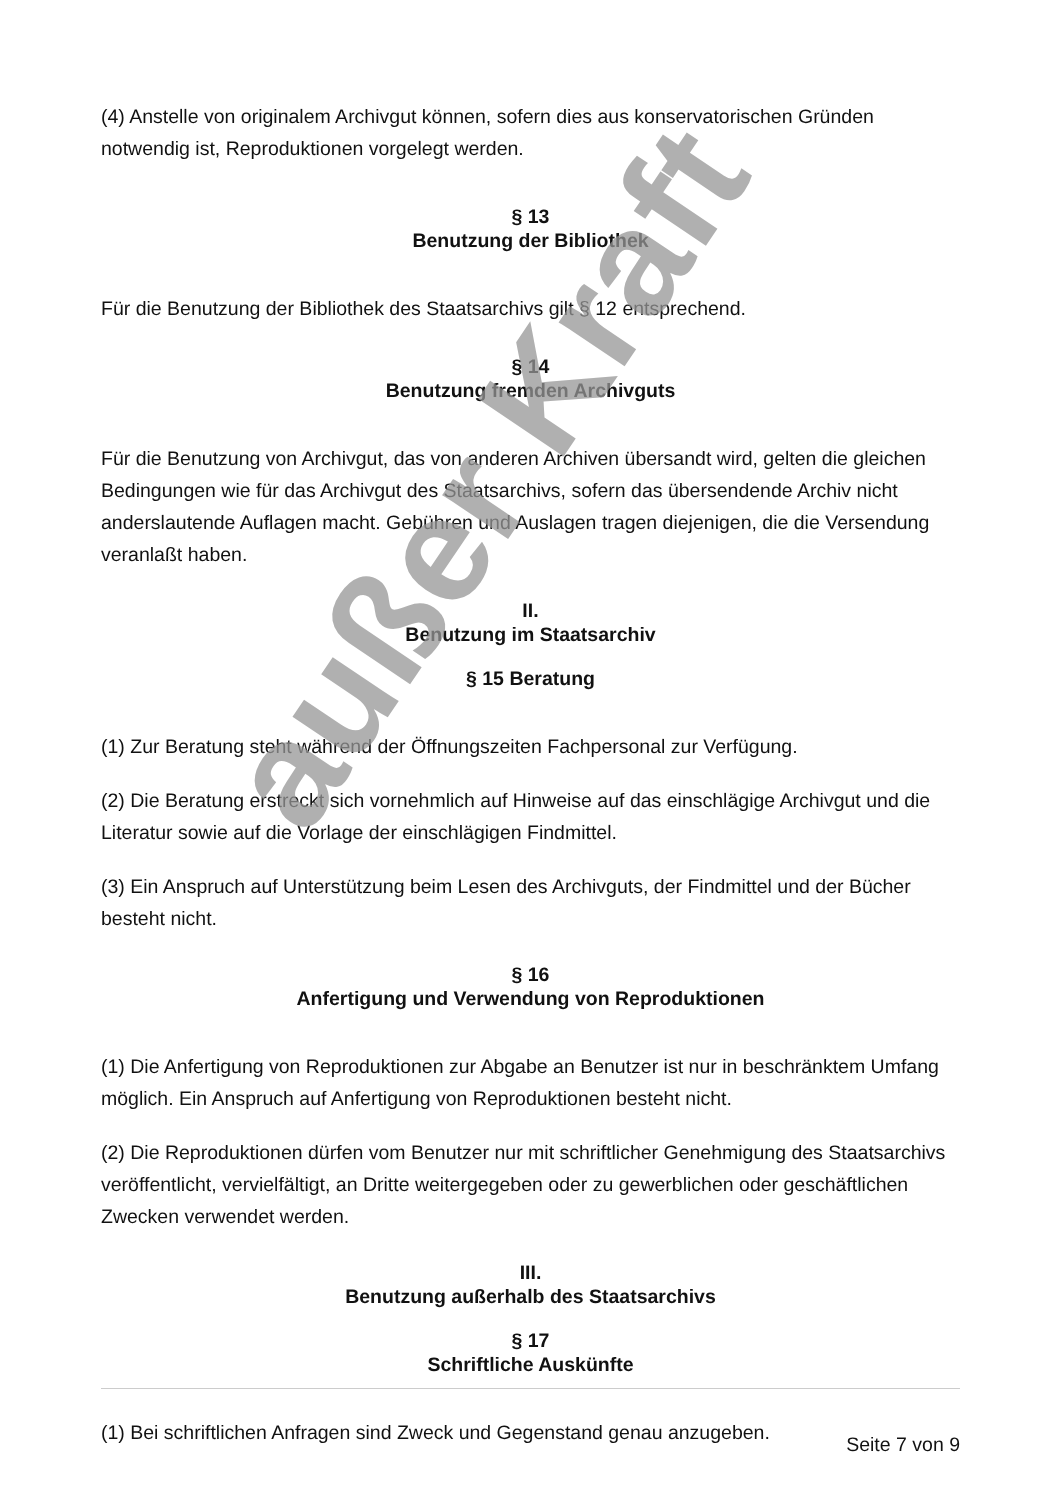(4) Anstelle von originalem Archivgut können, sofern dies aus konservatorischen Gründen notwendig ist, Reproduktionen vorgelegt werden.
§ 13
Benutzung der Bibliothek
Für die Benutzung der Bibliothek des Staatsarchivs gilt § 12 entsprechend.
§ 14
Benutzung fremden Archivguts
Für die Benutzung von Archivgut, das von anderen Archiven übersandt wird, gelten die gleichen Bedingungen wie für das Archivgut des Staatsarchivs, sofern das übersendende Archiv nicht anderslautende Auflagen macht. Gebühren und Auslagen tragen diejenigen, die die Versendung veranlaßt haben.
II.
Benutzung im Staatsarchiv
§ 15 Beratung
(1) Zur Beratung steht während der Öffnungszeiten Fachpersonal zur Verfügung.
(2) Die Beratung erstreckt sich vornehmlich auf Hinweise auf das einschlägige Archivgut und die Literatur sowie auf die Vorlage der einschlägigen Findmittel.
(3) Ein Anspruch auf Unterstützung beim Lesen des Archivguts, der Findmittel und der Bücher besteht nicht.
§ 16
Anfertigung und Verwendung von Reproduktionen
(1) Die Anfertigung von Reproduktionen zur Abgabe an Benutzer ist nur in beschränktem Umfang möglich. Ein Anspruch auf Anfertigung von Reproduktionen besteht nicht.
(2) Die Reproduktionen dürfen vom Benutzer nur mit schriftlicher Genehmigung des Staatsarchivs veröffentlicht, vervielfältigt, an Dritte weitergegeben oder zu gewerblichen oder geschäftlichen Zwecken verwendet werden.
III.
Benutzung außerhalb des Staatsarchivs
§ 17
Schriftliche Auskünfte
(1) Bei schriftlichen Anfragen sind Zweck und Gegenstand genau anzugeben.
außer Kraft
Seite 7 von 9